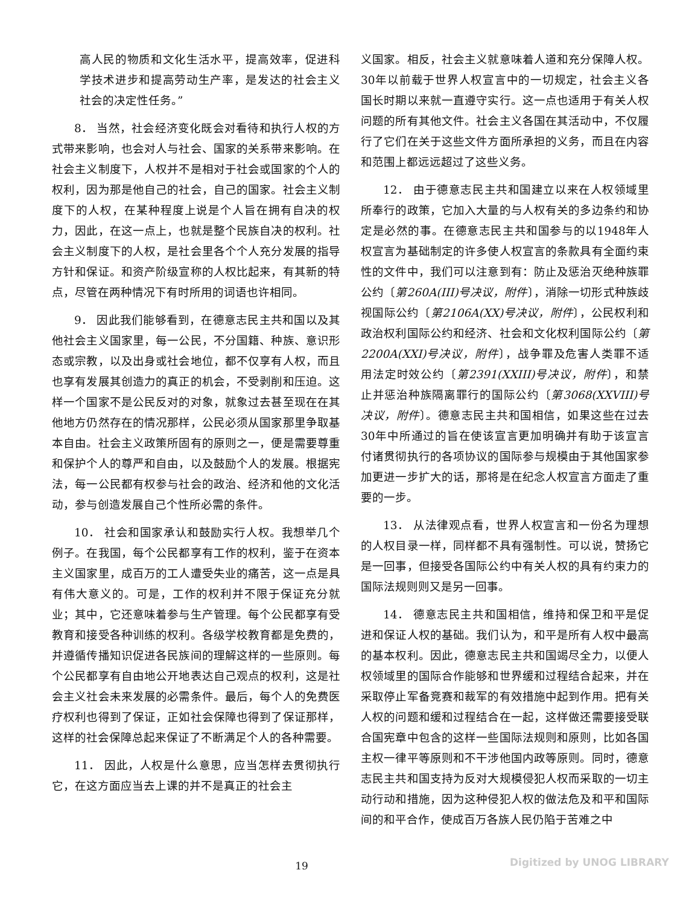高人民的物质和文化生活水平，提高效率，促进科学技术进步和提高劳动生产率，是发达的社会主义社会的决定性任务。”
8． 当然，社会经济变化既会对看待和执行人权的方式带来影响，也会对人与社会、国家的关系带来影响。在社会主义制度下，人权并不是相对于社会或国家的个人的权利，因为那是他自己的社会，自己的国家。社会主义制度下的人权，在某种程度上说是个人旨在拥有自决的权力，因此，在这一点上，也就是整个民族自决的权利。社会主义制度下的人权，是社会里各个个人充分发展的指导方针和保证。和资产阶级宣称的人权比起来，有其新的特点，尽管在两种情况下有时所用的词语也许相同。
9． 因此我们能够看到，在德意志民主共和国以及其他社会主义国家里，每一公民，不分国籍、种族、意识形态或宗教，以及出身或社会地位，都不仅享有人权，而且也享有发展其创造力的真正的机会，不受剥削和压迫。这样一个国家不是公民反对的对象，就象过去甚至现在在其他地方仍然存在的情况那样，公民必须从国家那里争取基本自由。社会主义政策所固有的原则之一，便是需要尊重和保护个人的尊严和自由，以及鼓励个人的发展。根据宪法，每一公民都有权参与社会的政治、经济和他的文化活动，参与创造发展自己个性所必需的条件。
10． 社会和国家承认和鼓励实行人权。我想举几个例子。在我国，每个公民都享有工作的权利，鉴于在资本主义国家里，成百万的工人遭受失业的痛苦，这一点是具有伟大意义的。可是，工作的权利并不限于保证充分就业；其中，它还意味着参与生产管理。每个公民都享有受教育和接受各种训练的权利。各级学校教育都是免费的，并遵循传播知识促进各民族间的理解这样的一些原则。每个公民都享有自由地公开地表达自己观点的权利，这是社会主义社会未来发展的必需条件。最后，每个人的免费医疗权利也得到了保证，正如社会保障也得到了保证那样，这样的社会保障总起来保证了不断满足个人的各种需要。
11． 因此，人权是什么意思，应当怎样去贯彻执行它，在这方面应当去上课的并不是真正的社会主
义国家。相反，社会主义就意味着人道和充分保障人权。30年以前载于世界人权宣言中的一切规定，社会主义各国长时期以来就一直遵守实行。这一点也适用于有关人权问题的所有其他文件。社会主义各国在其活动中，不仅履行了它们在关于这些文件方面所承担的义务，而且在内容和范围上都远远超过了这些义务。
12． 由于德意志民主共和国建立以来在人权领域里所奉行的政策，它加入大量的与人权有关的多边条约和协定是必然的事。在德意志民主共和国参与的以1948年人权宣言为基础制定的许多使人权宣言的条款具有全面约束性的文件中，我们可以注意到有：防止及惩治灭绝种族罪公约〔第260A(III)号决议，附件〕，消除一切形式种族歧视国际公约〔第2106A(XX)号决议，附件〕，公民权利和政治权利国际公约和经济、社会和文化权利国际公约〔第2200A(XXI)号决议，附件〕，战争罪及危害人类罪不适用法定时效公约〔第2391(XXIII)号决议，附件〕，和禁止并惩治种族隔离罪行的国际公约〔第3068(XXVIII)号决议，附件〕。德意志民主共和国相信，如果这些在过去30年中所通过的旨在使该宣言更加明确并有助于该宣言付诸贯彻执行的各项协议的国际参与规模由于其他国家参加更进一步扩大的话，那将是在纪念人权宣言方面走了重要的一步。
13． 从法律观点看，世界人权宣言和一份名为理想的人权目录一样，同样都不具有强制性。可以说，赞扬它是一回事，但接受各国际公约中有关人权的具有约束力的国际法规则则又是另一回事。
14． 德意志民主共和国相信，维持和保卫和平是促进和保证人权的基础。我们认为，和平是所有人权中最高的基本权利。因此，德意志民主共和国竭尽全力，以便人权领域里的国际合作能够和世界缓和过程结合起来，并在采取停止军备竞赛和裁军的有效措施中起到作用。把有关人权的问题和缓和过程结合在一起，这样做还需要接受联合国宪章中包含的这样一些国际法规则和原则，比如各国主权一律平等原则和不干涉他国内政等原则。同时，德意志民主共和国支持为反对大规模侵犯人权而采取的一切主动行动和措施，因为这种侵犯人权的做法危及和平和国际间的和平合作，使成百万各族人民仍陷于苦难之中
19 Digitized by UNOG LIBRARY